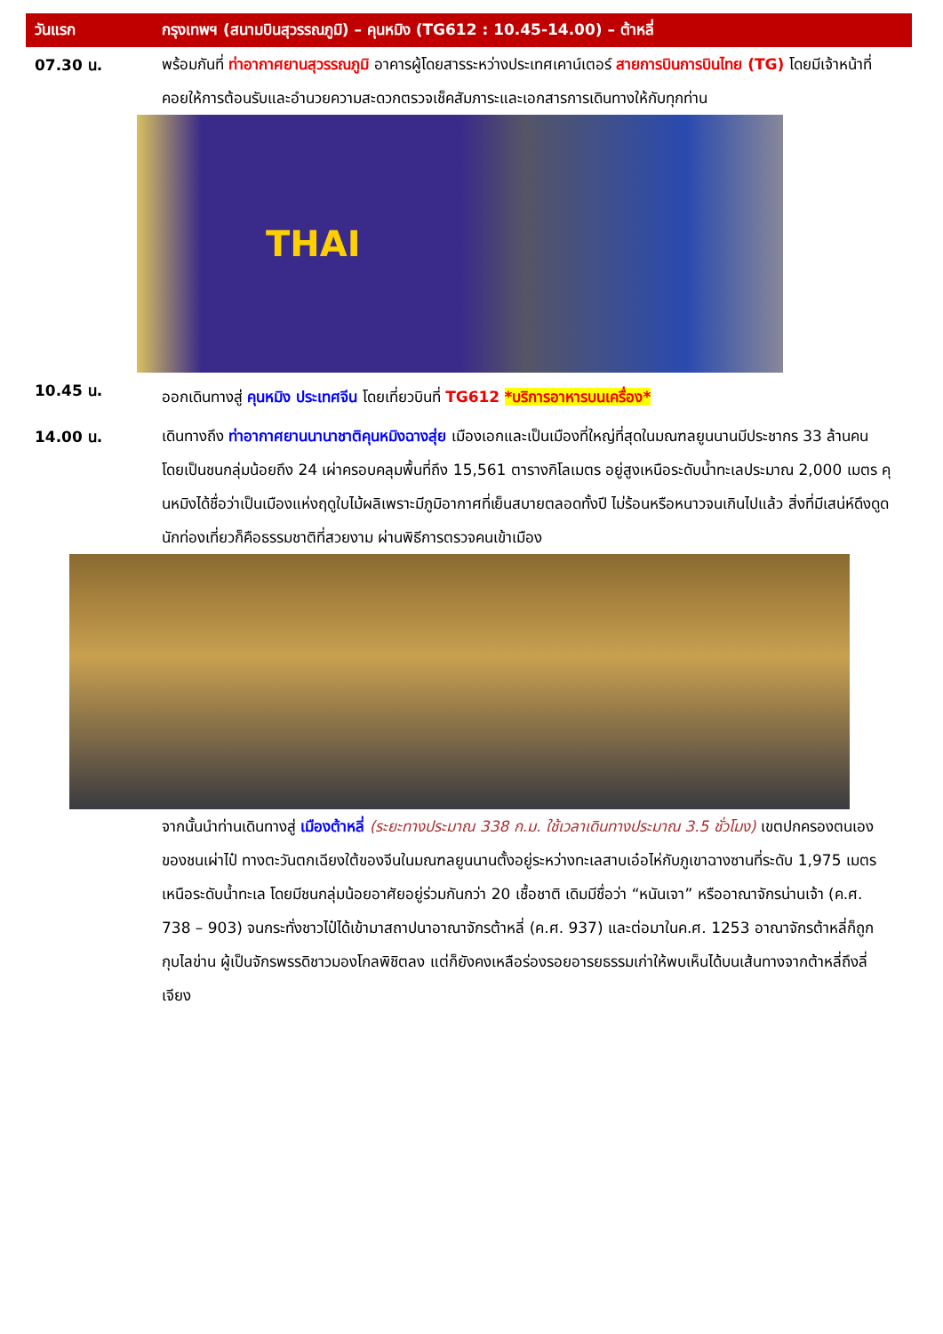วันแรก
กรุงเทพฯ (สนามบินสุวรรณภูมิ) – คุนหมิง (TG612 : 10.45-14.00) – ต้าหลี่
07.30 น.
พร้อมกันที่ ท่าอากาศยานสุวรรณภูมิ อาคารผู้โดยสารระหว่างประเทศเคาน์เตอร์ สายการบินการบินไทย (TG) โดยมีเจ้าหน้าที่คอยให้การต้อนรับและอำนวยความสะดวกตรวจเช็คสัมภาระและเอกสารการเดินทางให้กับทุกท่าน
THAI
10.45 น.
ออกเดินทางสู่ คุนหมิง ประเทศจีน โดยเที่ยวบินที่ TG612 *บริการอาหารบนเครื่อง*
14.00 น.
เดินทางถึง ท่าอากาศยานนานาชาติคุนหมิงฉางสุ่ย เมืองเอกและเป็นเมืองที่ใหญ่ที่สุดในมณฑลยูนนานมีประชากร 33 ล้านคน โดยเป็นชนกลุ่มน้อยถึง 24 เผ่าครอบคลุมพื้นที่ถึง 15,561 ตารางกิโลเมตร อยู่สูงเหนือระดับน้ำทะเลประมาณ 2,000 เมตร คุนหมิงได้ชื่อว่าเป็นเมืองแห่งฤดูใบไม้ผลิเพราะมีภูมิอากาศที่เย็นสบายตลอดทั้งปี ไม่ร้อนหรือหนาวจนเกินไปแล้ว สิ่งที่มีเสน่ห์ดึงดูดนักท่องเที่ยวก็คือธรรมชาติที่สวยงาม ผ่านพิธีการตรวจคนเข้าเมือง
จากนั้นนำท่านเดินทางสู่ เมืองต้าหลี่ (ระยะทางประมาณ 338 ก.ม. ใช้เวลาเดินทางประมาณ 3.5 ชั่วโมง) เขตปกครองตนเองของชนเผ่าไป๋ ทางตะวันตกเฉียงใต้ของจีนในมณฑลยูนนานตั้งอยู่ระหว่างทะเลสาบเอ๋อไห่กับภูเขาฉางซานที่ระดับ 1,975 เมตรเหนือระดับน้ำทะเล โดยมีชนกลุ่มน้อยอาศัยอยู่ร่วมกันกว่า 20 เชื้อชาติ เดิมมีชื่อว่า “หนันเจา” หรืออาณาจักรน่านเจ้า (ค.ศ. 738 – 903) จนกระทั่งชาวไป๋ได้เข้ามาสถาปนาอาณาจักรต้าหลี่ (ค.ศ. 937) และต่อมาในค.ศ. 1253 อาณาจักรต้าหลี่ก็ถูก กุบไลข่าน ผู้เป็นจักรพรรดิชาวมองโกลพิชิตลง แต่ก็ยังคงเหลือร่องรอยอารยธรรมเก่าให้พบเห็นได้บนเส้นทางจากต้าหลี่ถึงลี่เจียง